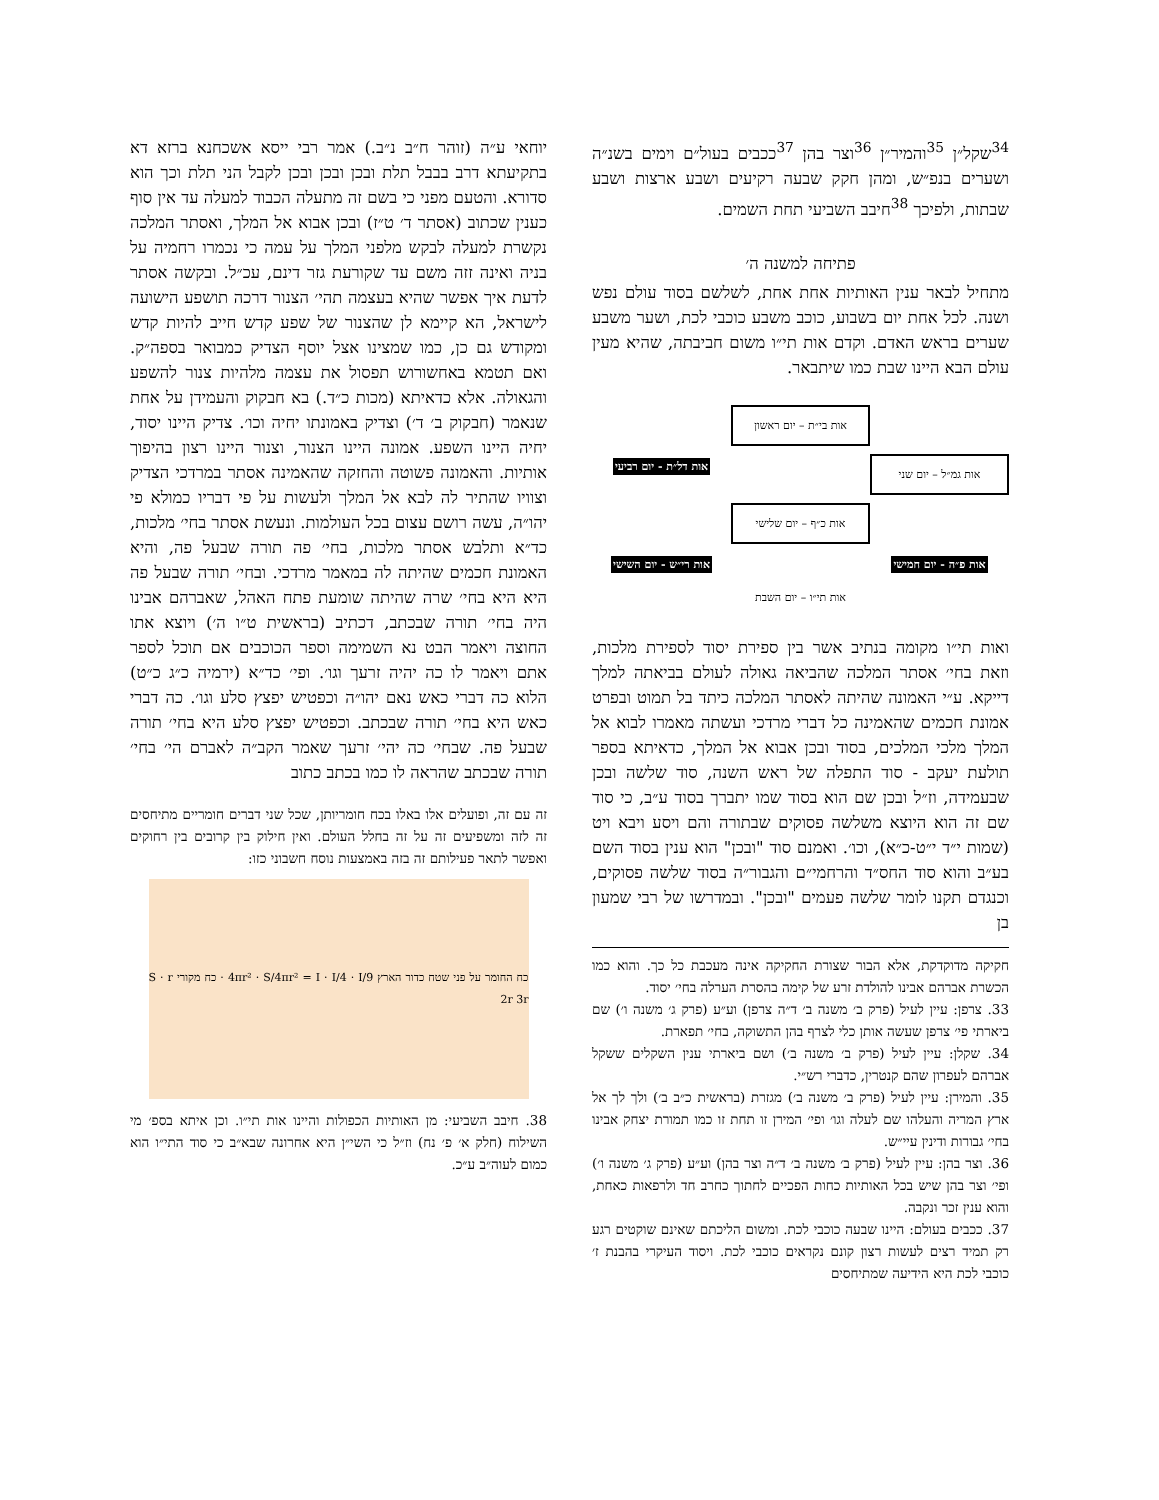<sup>34</sup> שקל״ן <sup>35</sup>והמיר״ן <sup>36</sup>וצר בהן <sup>37</sup>ככבים בעול״ם וימים בשנ״ה ושערים בנפ״ש, ומהן חקק שבעה רקיעים ושבע ארצות ושבע שבתות, ולפיכך <sup>38</sup>חיבב השביעי תחת השמים.
פתיחה למשנה ה׳
מתחיל לבאר ענין האותיות אחת אחת, לשלשם בסוד עולם נפש ושנה. לכל אחת יום בשבוע, כוכב משבע כוכבי לכת, ושער משבע שערים בראש האדם. וקדם אות תי״ו משום חביבתה, שהיא מעין עולם הבא היינו שבת כמו שיתבאר.
אות בי״ת – יום ראשון
אות גמ״ל – יום שני
אות דל״ת - יום רביעי
אות כ״ף – יום שלישי
אות פ״ה - יום חמישי
אות רי״ש - יום השישי
אות תי״ו – יום השבת
ואות תי״ו מקומה בנתיב אשר בין ספירת יסוד לספירת מלכות, וזאת בחי׳ אסתר המלכה שהביאה גאולה לעולם בביאתה למלך דייקא. ע״י האמונה שהיתה לאסתר המלכה כיתד בל תמוט ובפרט אמונת חכמים שהאמינה כל דברי מרדכי ועשתה מאמרו לבוא אל המלך מלכי המלכים, בסוד ובכן אבוא אל המלך, כדאיתא בספר תולעת יעקב - סוד התפלה של ראש השנה, סוד שלשה ובכן שבעמידה, וז״ל ובכן שם הוא בסוד שמו יתברך בסוד ע״ב, כי סוד שם זה הוא היוצא משלשה פסוקים שבתורה והם ויסע ויבא ויט (שמות י״ד י״ט-כ״א), וכו׳. ואמנם סוד "ובכן" הוא ענין בסוד השם בע״ב והוא סוד החס״ד והרחמי״ם והגבור״ה בסוד שלשה פסוקים, וכנגדם תקנו לומר שלשה פעמים "ובכן". ובמדרשו של רבי שמעון בן
חקיקה מדוקדקת, אלא הבור שצורת החקיקה אינה מעכבת כל כך. והוא כמו הכשרת אברהם אבינו להולדת זרע של קימה בהסרת הערלה בחי׳ יסוד.
33. צרפן: עיין לעיל (פרק ב׳ משנה ב׳ ד״ה צרפן) וע״ע (פרק ג׳ משנה ו׳) שם ביארתי פי׳ צרפן שעשה אותן כלי לצרף בהן התשוקה, בחי׳ תפארת.
34. שקלן: עיין לעיל (פרק ב׳ משנה ב׳) ושם ביארתי ענין השקלים ששקל אברהם לעפרון שהם קנטרין, כדברי רש״י.
35. והמירן: עיין לעיל (פרק ב׳ משנה ב׳) מגזרת (בראשית כ״ב ב׳) ולך לך אל ארץ המריה והעלהו שם לעלה וגו׳ ופי׳ המירן זו תחת זו כמו תמורת יצחק אבינו בחי׳ גבורות ודינין עיי״ש.
36. וצר בהן: עיין לעיל (פרק ב׳ משנה ב׳ ד״ה וצר בהן) וע״ע (פרק ג׳ משנה ו׳) ופי׳ וצר בהן שיש בכל האותיות כחות הפכיים לחתוך כחרב חד ולרפאות כאחת, והוא ענין זכר ונקבה.
37. ככבים בעולם: היינו שבעה כוכבי לכת. ומשום הליכתם שאינם שוקטים רגע רק תמיד רצים לעשות רצון קונם נקראים כוכבי לכת. ויסוד העיקרי בהבנת ז׳ כוכבי לכת היא הידיעה שמתיחסים
יוחאי ע״ה (זוהר ח״ב נ״ב.) אמר רבי ייסא אשכחנא ברזא דא בתקיעתא דרב בבבל תלת ובכן ובכן ובכן לקבל הני תלת וכך הוא סדורא. והטעם מפני כי בשם זה מתעלה הכבוד למעלה עד אין סוף כענין שכתוב (אסתר ד׳ ט״ז) ובכן אבוא אל המלך, ואסתר המלכה נקשרת למעלה לבקש מלפני המלך על עמה כי נכמרו רחמיה על בניה ואינה זזה משם עד שקורעת גזר דינם, עכ״ל. ובקשה אסתר לדעת איך אפשר שהיא בעצמה תהי׳ הצנור דרכה תושפע הישועה לישראל, הא קיימא לן שהצנור של שפע קדש חייב להיות קדש ומקודש גם כן, כמו שמצינו אצל יוסף הצדיק כמבואר בספה״ק. ואם תטמא באחשורוש תפסול את עצמה מלהיות צנור להשפע והגאולה. אלא כדאיתא (מכות כ״ד.) בא חבקוק והעמידן על אחת שנאמר (חבקוק ב׳ ד׳) וצדיק באמונתו יחיה וכו׳. צדיק היינו יסוד, יחיה היינו השפע. אמונה היינו הצנור, וצנור היינו רצון בהיפוך אותיות. והאמונה פשוטה והחזקה שהאמינה אסתר במרדכי הצדיק וצוויו שהתיר לה לבא אל המלך ולעשות על פי דבריו כמולא פי יהו״ה, עשה רושם עצום בכל העולמות. ונעשת אסתר בחי׳ מלכות, כד״א ותלבש אסתר מלכות, בחי׳ פה תורה שבעל פה, והיא האמונת חכמים שהיתה לה במאמר מרדכי. ובחי׳ תורה שבעל פה היא היא בחי׳ שרה שהיתה שומעת פתח האהל, שאברהם אבינו היה בחי׳ תורה שבכתב, דכתיב (בראשית ט״ו ה׳) ויוצא אתו החוצה ויאמר הבט נא השמימה וספר הכוכבים אם תוכל לספר אתם ויאמר לו כה יהיה זרעך וגו׳. ופי׳ כד״א (ירמיה כ״ג כ״ט) הלוא כה דברי כאש נאם יהו״ה וכפטיש יפצץ סלע וגו׳. כה דברי כאש היא בחי׳ תורה שבכתב. וכפטיש יפצץ סלע היא בחי׳ תורה שבעל פה. שבחי׳ כה יהי׳ זרעך שאמר הקב״ה לאברם הי׳ בחי׳ תורה שבכתב שהראה לו כמו בכתב כתוב
זה עם זה, ופועלים אלו באלו בכח חומריותן, שכל שני דברים חומריים מתיחסים זה לזה ומשפיעים זה על זה בחלל העולם. ואין חילוק בין קרובים בין רחוקים ואפשר לתאר פעילותם זה בזה באמצעות נוסח חשבוני כזו:
כח החומר על פני שטח כדור הארץ 4πr² · S/4πr² = I · I/4 · I/9 · כח מקורי S · r 2r 3r
38. חיבב השביעי: מן האותיות הכפולות והיינו אות תי״ו. וכן איתא בספ׳ מי השילוח (חלק א׳ פ׳ נח) וז״ל כי השי״ן היא אחרונה שבא״ב כי סוד התי״ו הוא כמום לעוה״ב ע״כ.